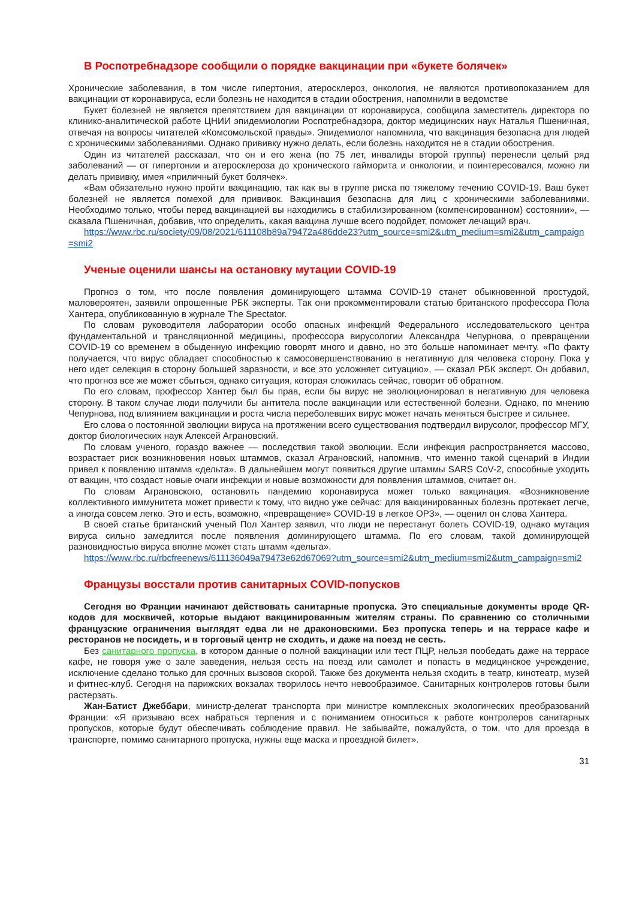В Роспотребнадзоре сообщили о порядке вакцинации при «букете болячек»
Хронические заболевания, в том числе гипертония, атеросклероз, онкология, не являются противопоказанием для вакцинации от коронавируса, если болезнь не находится в стадии обострения, напомнили в ведомстве
Букет болезней не является препятствием для вакцинации от коронавируса, сообщила заместитель директора по клинико-аналитической работе ЦНИИ эпидемиологии Роспотребнадзора, доктор медицинских наук Наталья Пшеничная, отвечая на вопросы читателей «Комсомольской правды». Эпидемиолог напомнила, что вакцинация безопасна для людей с хроническими заболеваниями. Однако прививку нужно делать, если болезнь находится не в стадии обострения.
Один из читателей рассказал, что он и его жена (по 75 лет, инвалиды второй группы) перенесли целый ряд заболеваний — от гипертонии и атеросклероза до хронического гайморита и онкологии, и поинтересовался, можно ли делать прививку, имея «приличный букет болячек».
«Вам обязательно нужно пройти вакцинацию, так как вы в группе риска по тяжелому течению COVID-19. Ваш букет болезней не является помехой для прививок. Вакцинация безопасна для лиц с хроническими заболеваниями. Необходимо только, чтобы перед вакцинацией вы находились в стабилизированном (компенсированном) состоянии», — сказала Пшеничная, добавив, что определить, какая вакцина лучше всего подойдет, поможет лечащий врач.
https://www.rbc.ru/society/09/08/2021/611108b89a79472a486dde23?utm_source=smi2&utm_medium=smi2&utm_campaign=smi2
Ученые оценили шансы на остановку мутации COVID-19
Прогноз о том, что после появления доминирующего штамма COVID-19 станет обыкновенной простудой, маловероятен, заявили опрошенные РБК эксперты. Так они прокомментировали статью британского профессора Пола Хантера, опубликованную в журнале The Spectator.
По словам руководителя лаборатории особо опасных инфекций Федерального исследовательского центра фундаментальной и трансляционной медицины, профессора вирусологии Александра Чепурнова, о превращении COVID-19 со временем в обыденную инфекцию говорят много и давно, но это больше напоминает мечту. «По факту получается, что вирус обладает способностью к самосовершенствованию в негативную для человека сторону. Пока у него идет селекция в сторону большей заразности, и все это усложняет ситуацию», — сказал РБК эксперт. Он добавил, что прогноз все же может сбыться, однако ситуация, которая сложилась сейчас, говорит об обратном.
По его словам, профессор Хантер был бы прав, если бы вирус не эволюционировал в негативную для человека сторону. В таком случае люди получили бы антитела после вакцинации или естественной болезни. Однако, по мнению Чепурнова, под влиянием вакцинации и роста числа переболевших вирус может начать меняться быстрее и сильнее.
Его слова о постоянной эволюции вируса на протяжении всего существования подтвердил вирусолог, профессор МГУ, доктор биологических наук Алексей Аграновский.
По словам ученого, гораздо важнее — последствия такой эволюции. Если инфекция распространяется массово, возрастает риск возникновения новых штаммов, сказал Аграновский, напомнив, что именно такой сценарий в Индии привел к появлению штамма «дельта». В дальнейшем могут появиться другие штаммы SARS CoV-2, способные уходить от вакцин, что создаст новые очаги инфекции и новые возможности для появления штаммов, считает он.
По словам Аграновского, остановить пандемию коронавируса может только вакцинация. «Возникновение коллективного иммунитета может привести к тому, что видно уже сейчас: для вакцинированных болезнь протекает легче, а иногда совсем легко. Это и есть, возможно, «превращение» COVID-19 в легкое ОРЗ», — оценил он слова Хантера.
В своей статье британский ученый Пол Хантер заявил, что люди не перестанут болеть COVID-19, однако мутация вируса сильно замедлится после появления доминирующего штамма. По его словам, такой доминирующей разновидностью вируса вполне может стать штамм «дельта».
https://www.rbc.ru/rbcfreenews/611136049a79473e62d67069?utm_source=smi2&utm_medium=smi2&utm_campaign=smi2
Французы восстали против санитарных COVID-попусков
Сегодня во Франции начинают действовать санитарные пропуска. Это специальные документы вроде QR-кодов для москвичей, которые выдают вакцинированным жителям страны. По сравнению со столичными французские ограничения выглядят едва ли не драконовскими. Без пропуска теперь и на террасе кафе и ресторанов не посидеть, и в торговый центр не сходить, и даже на поезд не сесть.
Без санитарного пропуска, в котором данные о полной вакцинации или тест ПЦР, нельзя пообедать даже на террасе кафе, не говоря уже о зале заведения, нельзя сесть на поезд или самолет и попасть в медицинское учреждение, исключение сделано только для срочных вызовов скорой. Также без документа нельзя сходить в театр, кинотеатр, музей и фитнес-клуб. Сегодня на парижских вокзалах творилось нечто невообразимое. Санитарных контролеров готовы были растерзать.
Жан-Батист Джеббари, министр-делегат транспорта при министре комплексных экологических преобразований Франции: «Я призываю всех набраться терпения и с пониманием относиться к работе контролеров санитарных пропусков, которые будут обеспечивать соблюдение правил. Не забывайте, пожалуйста, о том, что для проезда в транспорте, помимо санитарного пропуска, нужны еще маска и проездной билет».
31